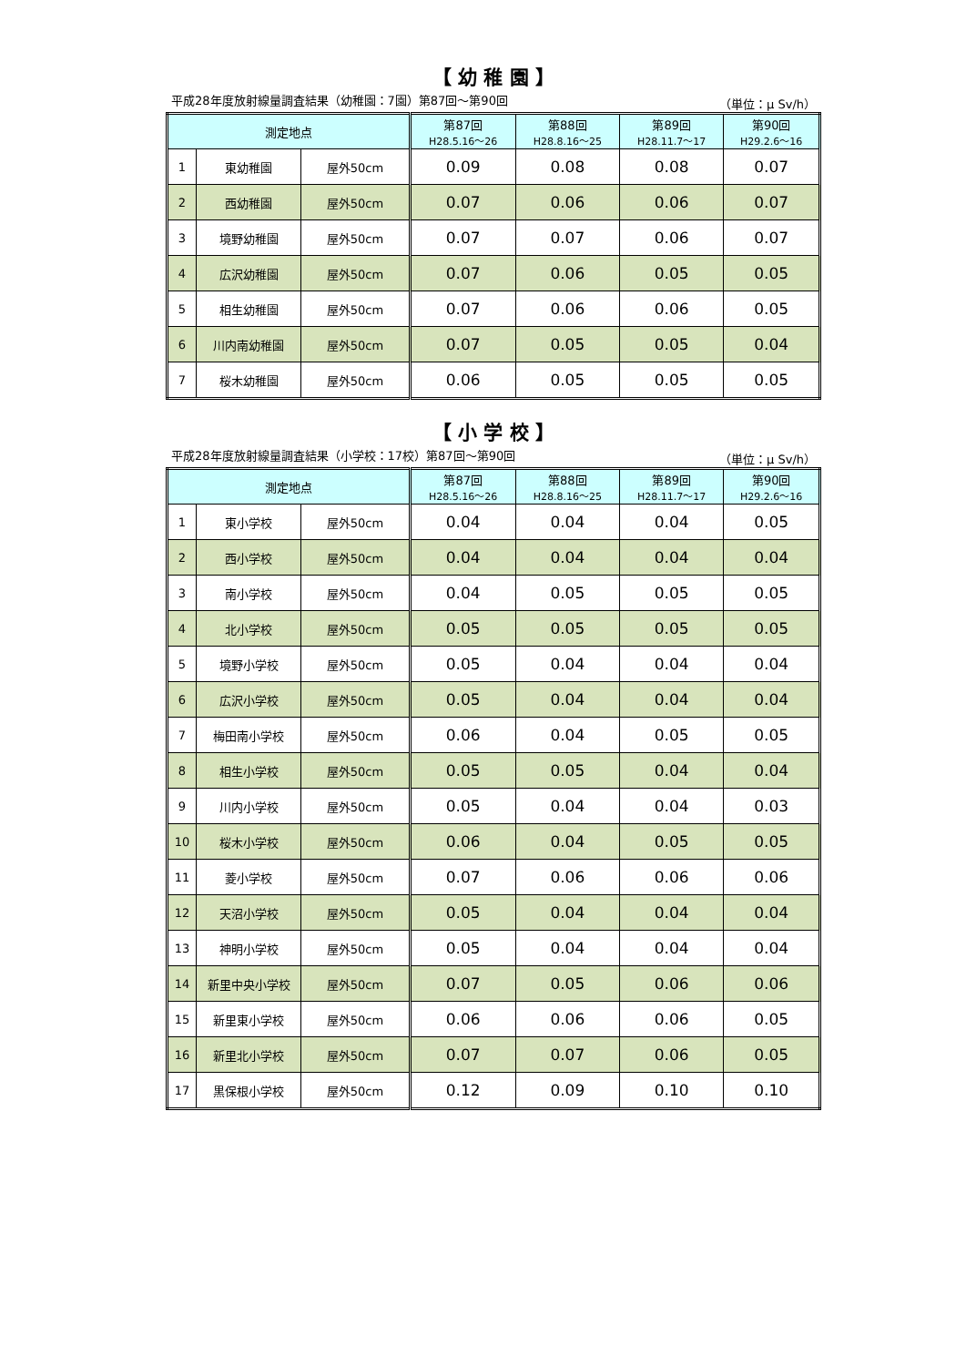【 幼 稚 園 】
平成28年度放射線量調査結果（幼稚園：7園）第87回～第90回 （単位：μ Sv/h）
| 測定地点 | | | 第87回 H28.5.16～26 | 第88回 H28.8.16～25 | 第89回 H28.11.7～17 | 第90回 H29.2.6～16 |
| --- | --- | --- | --- | --- | --- | --- |
| 1 | 東幼稚園 | 屋外50cm | 0.09 | 0.08 | 0.08 | 0.07 |
| 2 | 西幼稚園 | 屋外50cm | 0.07 | 0.06 | 0.06 | 0.07 |
| 3 | 境野幼稚園 | 屋外50cm | 0.07 | 0.07 | 0.06 | 0.07 |
| 4 | 広沢幼稚園 | 屋外50cm | 0.07 | 0.06 | 0.05 | 0.05 |
| 5 | 相生幼稚園 | 屋外50cm | 0.07 | 0.06 | 0.06 | 0.05 |
| 6 | 川内南幼稚園 | 屋外50cm | 0.07 | 0.05 | 0.05 | 0.04 |
| 7 | 桜木幼稚園 | 屋外50cm | 0.06 | 0.05 | 0.05 | 0.05 |
【 小 学 校 】
平成28年度放射線量調査結果（小学校：17校）第87回～第90回 （単位：μ Sv/h）
| 測定地点 | | | 第87回 H28.5.16～26 | 第88回 H28.8.16～25 | 第89回 H28.11.7～17 | 第90回 H29.2.6～16 |
| --- | --- | --- | --- | --- | --- | --- |
| 1 | 東小学校 | 屋外50cm | 0.04 | 0.04 | 0.04 | 0.05 |
| 2 | 西小学校 | 屋外50cm | 0.04 | 0.04 | 0.04 | 0.04 |
| 3 | 南小学校 | 屋外50cm | 0.04 | 0.05 | 0.05 | 0.05 |
| 4 | 北小学校 | 屋外50cm | 0.05 | 0.05 | 0.05 | 0.05 |
| 5 | 境野小学校 | 屋外50cm | 0.05 | 0.04 | 0.04 | 0.04 |
| 6 | 広沢小学校 | 屋外50cm | 0.05 | 0.04 | 0.04 | 0.04 |
| 7 | 梅田南小学校 | 屋外50cm | 0.06 | 0.04 | 0.05 | 0.05 |
| 8 | 相生小学校 | 屋外50cm | 0.05 | 0.05 | 0.04 | 0.04 |
| 9 | 川内小学校 | 屋外50cm | 0.05 | 0.04 | 0.04 | 0.03 |
| 10 | 桜木小学校 | 屋外50cm | 0.06 | 0.04 | 0.05 | 0.05 |
| 11 | 菱小学校 | 屋外50cm | 0.07 | 0.06 | 0.06 | 0.06 |
| 12 | 天沼小学校 | 屋外50cm | 0.05 | 0.04 | 0.04 | 0.04 |
| 13 | 神明小学校 | 屋外50cm | 0.05 | 0.04 | 0.04 | 0.04 |
| 14 | 新里中央小学校 | 屋外50cm | 0.07 | 0.05 | 0.06 | 0.06 |
| 15 | 新里東小学校 | 屋外50cm | 0.06 | 0.06 | 0.06 | 0.05 |
| 16 | 新里北小学校 | 屋外50cm | 0.07 | 0.07 | 0.06 | 0.05 |
| 17 | 黒保根小学校 | 屋外50cm | 0.12 | 0.09 | 0.10 | 0.10 |